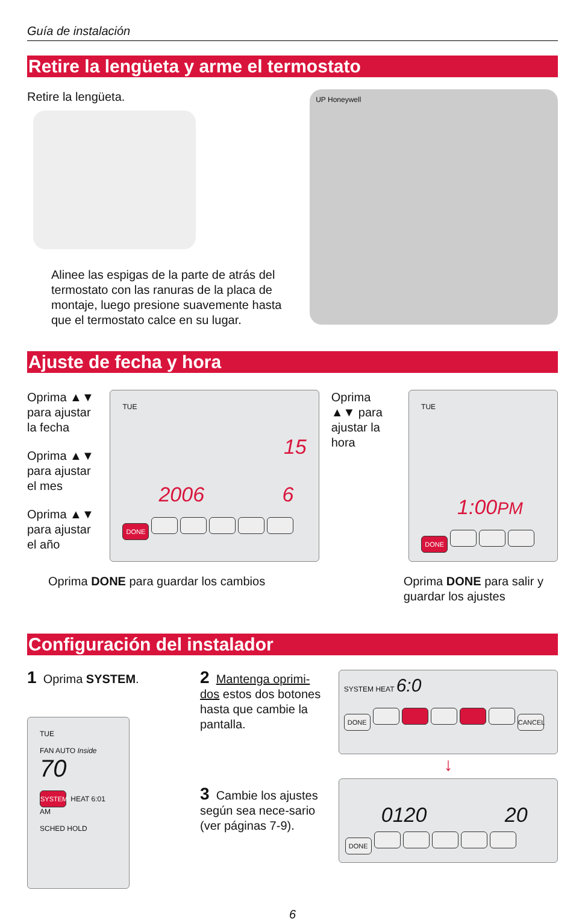Guía de instalación
Retire la lengüeta y arme el termostato
Retire la lengüeta.
Alinee las espigas de la parte de atrás del termostato con las ranuras de la placa de montaje, luego presione suavemente hasta que el termostato calce en su lugar.
UP Honeywell
Ajuste de fecha y hora
Oprima ▲▼ para ajustar la fecha
Oprima ▲▼ para ajustar el mes
Oprima ▲▼ para ajustar el año
TUE
15
2006 6
DONE
Oprima ▲▼ para ajustar la hora
TUE
1:00PM
DONE
Oprima DONE para guardar los cambios Oprima DONE para salir y guardar los ajustes
Configuración del instalador
1 Oprima SYSTEM.
TUE
FAN AUTO Inside 70
SYSTEM HEAT 6:01 AM
SCHED HOLD
2 Mantenga oprimi-dos estos dos botones hasta que cambie la pantalla.
3 Cambie los ajustes según sea nece-sario (ver páginas 7-9).
SYSTEM HEAT 6:0
DONE CANCEL
↓
0120 20
DONE
6